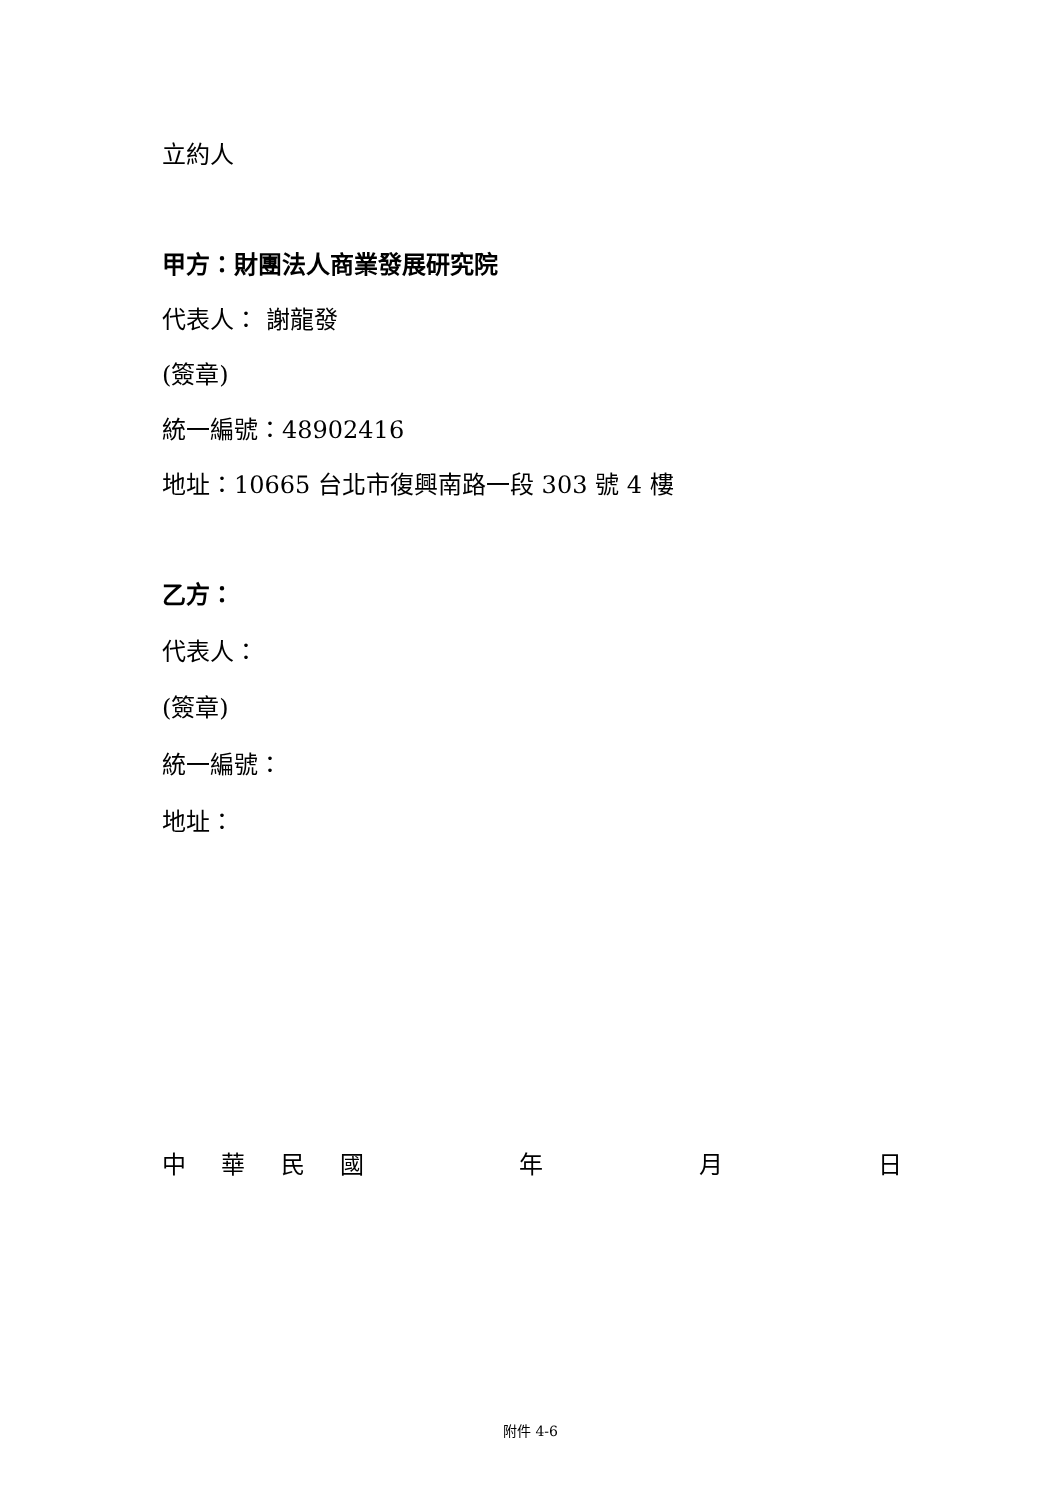立約人
甲方：財團法人商業發展研究院
代表人： 謝龍發
(簽章)
統一編號：48902416
地址：10665 台北市復興南路一段 303 號 4 樓
乙方：
代表人：
(簽章)
統一編號：
地址：
中華民國年月日
附件 4-6